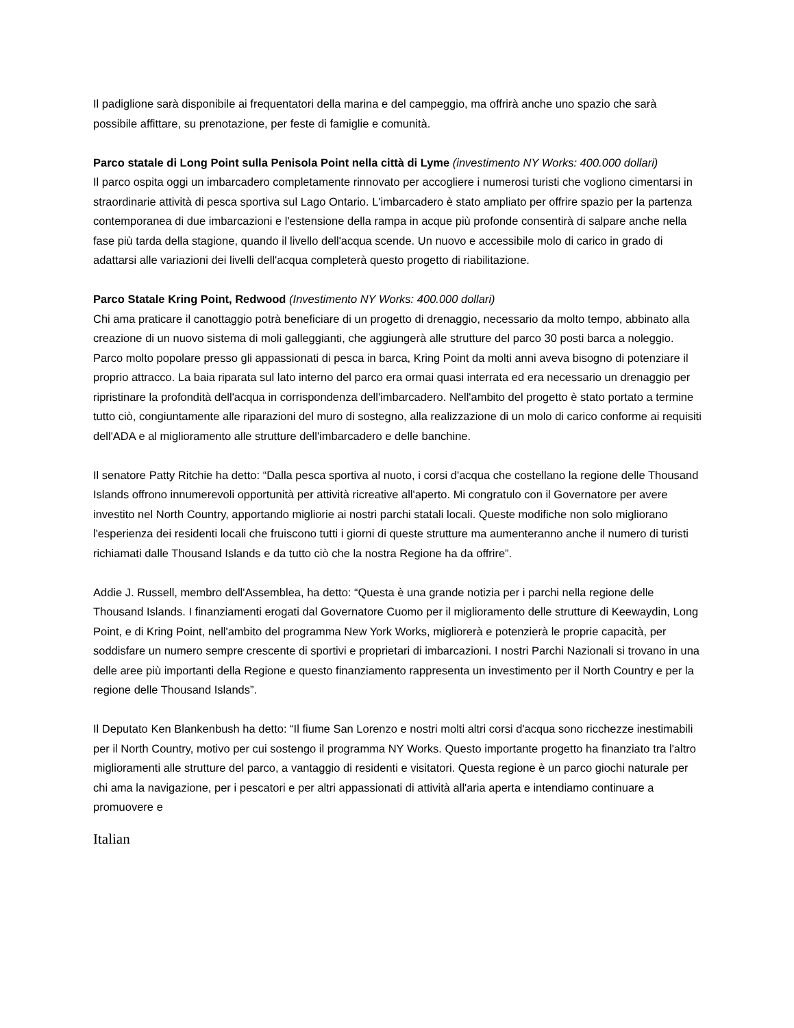Il padiglione sarà disponibile ai frequentatori della marina e del campeggio, ma offrirà anche uno spazio che sarà possibile affittare, su prenotazione, per feste di famiglie e comunità.
Parco statale di Long Point sulla Penisola Point nella città di Lyme (investimento NY Works: 400.000 dollari)
Il parco ospita oggi un imbarcadero completamente rinnovato per accogliere i numerosi turisti che vogliono cimentarsi in straordinarie attività di pesca sportiva sul Lago Ontario. L'imbarcadero è stato ampliato per offrire spazio per la partenza contemporanea di due imbarcazioni e l'estensione della rampa in acque più profonde consentirà di salpare anche nella fase più tarda della stagione, quando il livello dell'acqua scende. Un nuovo e accessibile molo di carico in grado di adattarsi alle variazioni dei livelli dell'acqua completerà questo progetto di riabilitazione.
Parco Statale Kring Point, Redwood (Investimento NY Works: 400.000 dollari)
Chi ama praticare il canottaggio potrà beneficiare di un progetto di drenaggio, necessario da molto tempo, abbinato alla creazione di un nuovo sistema di moli galleggianti, che aggiungerà alle strutture del parco 30 posti barca a noleggio. Parco molto popolare presso gli appassionati di pesca in barca, Kring Point da molti anni aveva bisogno di potenziare il proprio attracco. La baia riparata sul lato interno del parco era ormai quasi interrata ed era necessario un drenaggio per ripristinare la profondità dell'acqua in corrispondenza dell'imbarcadero. Nell'ambito del progetto è stato portato a termine tutto ciò, congiuntamente alle riparazioni del muro di sostegno, alla realizzazione di un molo di carico conforme ai requisiti dell'ADA e al miglioramento alle strutture dell'imbarcadero e delle banchine.
Il senatore Patty Ritchie ha detto: “Dalla pesca sportiva al nuoto, i corsi d'acqua che costellano la regione delle Thousand Islands offrono innumerevoli opportunità per attività ricreative all'aperto. Mi congratulo con il Governatore per avere investito nel North Country, apportando migliorie ai nostri parchi statali locali. Queste modifiche non solo migliorano l'esperienza dei residenti locali che fruiscono tutti i giorni di queste strutture ma aumenteranno anche il numero di turisti richiamati dalle Thousand Islands e da tutto ciò che la nostra Regione ha da offrire”.
Addie J. Russell, membro dell'Assemblea, ha detto: “Questa è una grande notizia per i parchi nella regione delle Thousand Islands. I finanziamenti erogati dal Governatore Cuomo per il miglioramento delle strutture di Keewaydin, Long Point, e di Kring Point, nell'ambito del programma New York Works, migliorerà e potenzierà le proprie capacità, per soddisfare un numero sempre crescente di sportivi e proprietari di imbarcazioni. I nostri Parchi Nazionali si trovano in una delle aree più importanti della Regione e questo finanziamento rappresenta un investimento per il North Country e per la regione delle Thousand Islands”.
Il Deputato Ken Blankenbush ha detto: “Il fiume San Lorenzo e nostri molti altri corsi d'acqua sono ricchezze inestimabili per il North Country, motivo per cui sostengo il programma NY Works. Questo importante progetto ha finanziato tra l'altro miglioramenti alle strutture del parco, a vantaggio di residenti e visitatori. Questa regione è un parco giochi naturale per chi ama la navigazione, per i pescatori e per altri appassionati di attività all'aria aperta e intendiamo continuare a promuovere e
Italian